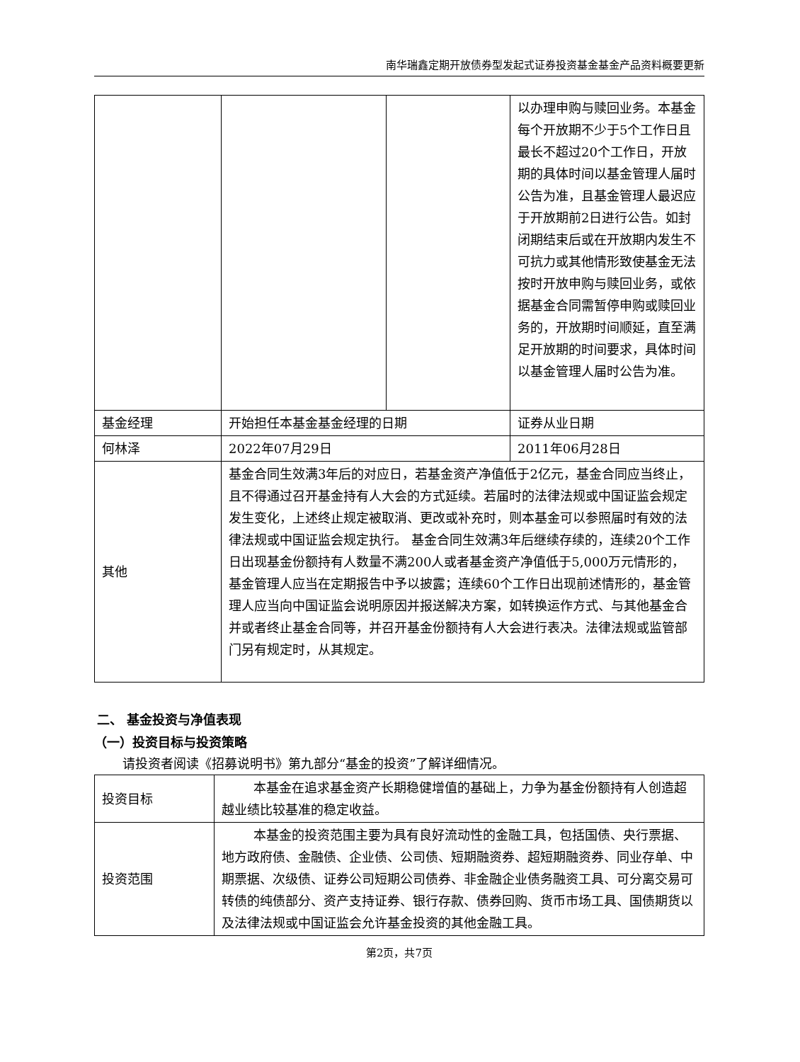南华瑞鑫定期开放债券型发起式证券投资基金基金产品资料概要更新
| | | | 以办理申购与赎回业务。本基金每个开放期不少于5个工作日且最长不超过20个工作日，开放期的具体时间以基金管理人届时公告为准，且基金管理人最迟应于开放期前2日进行公告。如封闭期结束后或在开放期内发生不可抗力或其他情形致使基金无法按时开放申购与赎回业务，或依据基金合同需暂停申购或赎回业务的，开放期时间顺延，直至满足开放期的时间要求，具体时间以基金管理人届时公告为准。 |
| 基金经理 | 开始担任本基金基金经理的日期 | | 证券从业日期 |
| 何林泽 | 2022年07月29日 | | 2011年06月28日 |
| 其他 | 基金合同生效满3年后的对应日，若基金资产净值低于2亿元，基金合同应当终止，且不得通过召开基金持有人大会的方式延续。若届时的法律法规或中国证监会规定发生变化，上述终止规定被取消、更改或补充时，则本基金可以参照届时有效的法律法规或中国证监会规定执行。 基金合同生效满3年后继续存续的，连续20个工作日出现基金份额持有人数量不满200人或者基金资产净值低于5,000万元情形的，基金管理人应当在定期报告中予以披露；连续60个工作日出现前述情形的，基金管理人应当向中国证监会说明原因并报送解决方案，如转换运作方式、与其他基金合并或者终止基金合同等，并召开基金份额持有人大会进行表决。法律法规或监管部门另有规定时，从其规定。 | | |
二、 基金投资与净值表现
（一）投资目标与投资策略
请投资者阅读《招募说明书》第九部分“基金的投资”了解详细情况。
| 投资目标 | 本基金在追求基金资产长期稳健增值的基础上，力争为基金份额持有人创造超越业绩比较基准的稳定收益。 |
| 投资范围 | 本基金的投资范围主要为具有良好流动性的金融工具，包括国债、央行票据、地方政府债、金融债、企业债、公司债、短期融资券、超短期融资券、同业存单、中期票据、次级债、证券公司短期公司债券、非金融企业债务融资工具、可分离交易可转债的纯债部分、资产支持证券、银行存款、债券回购、货币市场工具、国债期货以及法律法规或中国证监会允许基金投资的其他金融工具。 |
第2页，共7页